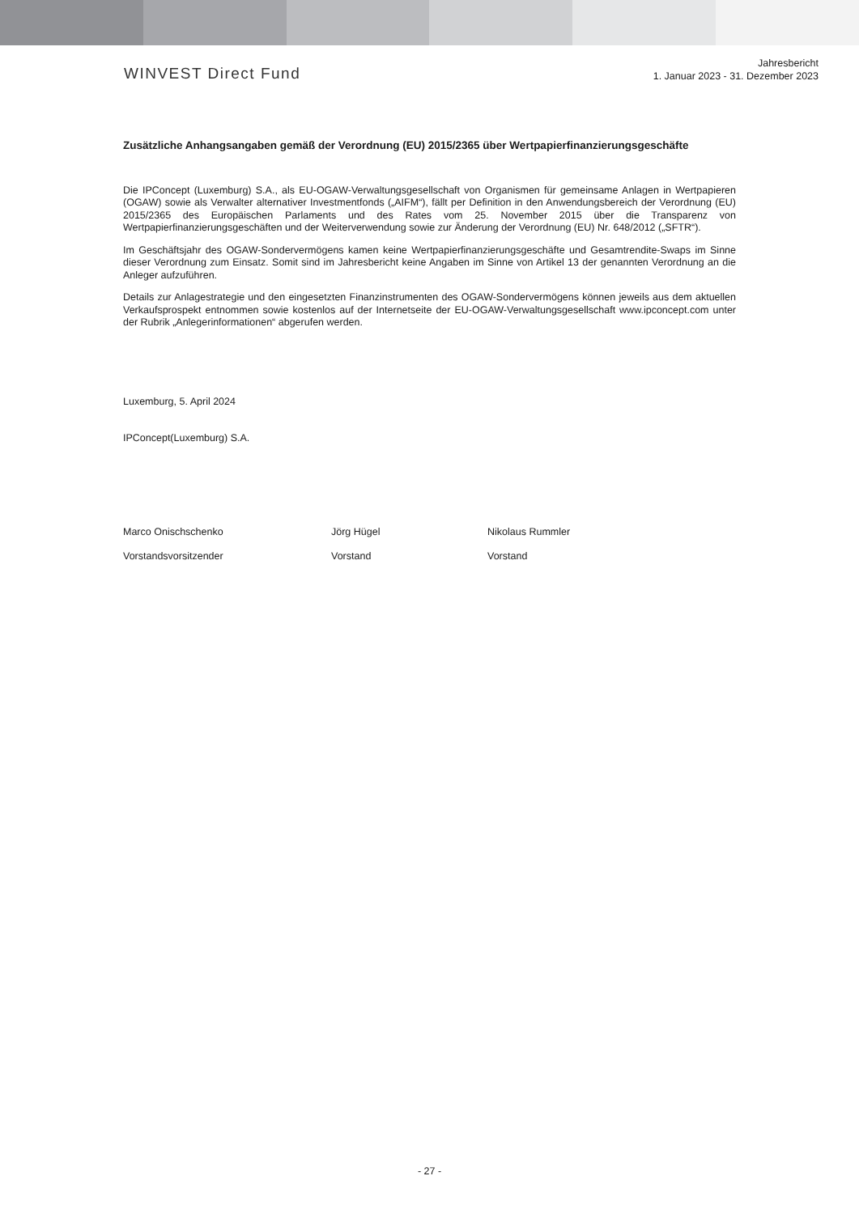WINVEST Direct Fund
Jahresbericht
1. Januar 2023 - 31. Dezember 2023
Zusätzliche Anhangsangaben gemäß der Verordnung (EU) 2015/2365 über Wertpapierfinanzierungsgeschäfte
Die IPConcept (Luxemburg) S.A., als EU-OGAW-Verwaltungsgesellschaft von Organismen für gemeinsame Anlagen in Wertpapieren (OGAW) sowie als Verwalter alternativer Investmentfonds („AIFM“), fällt per Definition in den Anwendungsbereich der Verordnung (EU) 2015/2365 des Europäischen Parlaments und des Rates vom 25. November 2015 über die Transparenz von Wertpapierfinanzierungsgeschäften und der Weiterverwendung sowie zur Änderung der Verordnung (EU) Nr. 648/2012 („SFTR“).
Im Geschäftsjahr des OGAW-Sondervermögens kamen keine Wertpapierfinanzierungsgeschäfte und Gesamtrendite-Swaps im Sinne dieser Verordnung zum Einsatz. Somit sind im Jahresbericht keine Angaben im Sinne von Artikel 13 der genannten Verordnung an die Anleger aufzuführen.
Details zur Anlagestrategie und den eingesetzten Finanzinstrumenten des OGAW-Sondervermögens können jeweils aus dem aktuellen Verkaufsprospekt entnommen sowie kostenlos auf der Internetseite der EU-OGAW-Verwaltungsgesellschaft www.ipconcept.com unter der Rubrik „Anlegerinformationen“ abgerufen werden.
Luxemburg, 5. April 2024
IPConcept(Luxemburg) S.A.
Marco Onischschenko
Vorstandsvorsitzender
Jörg Hügel
Vorstand
Nikolaus Rummler
Vorstand
- 27 -